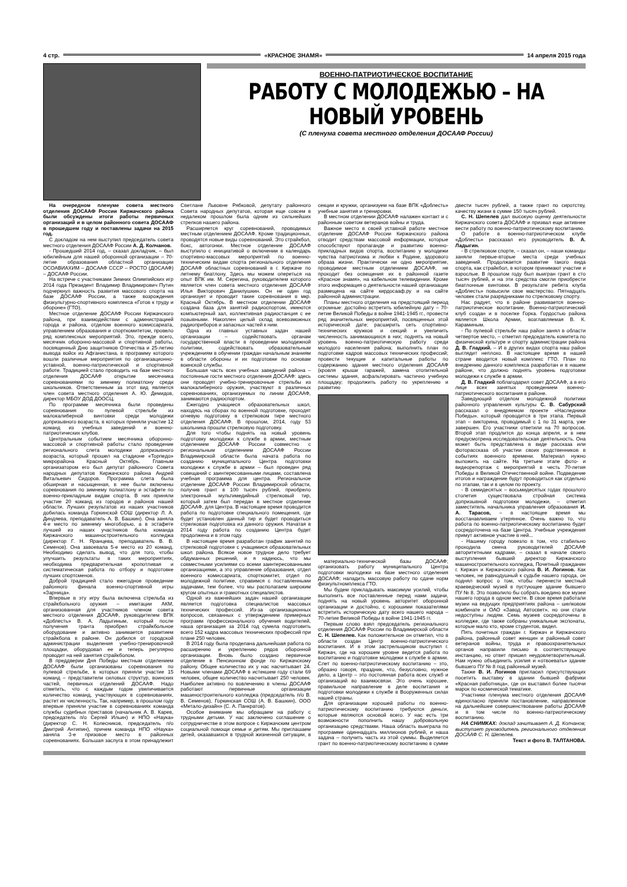4 стр. «КРАСНОЕ ЗНАМЯ» 14 апреля 2015 года
ВОЕННО-ПАТРИОТИЧЕСКОЕ ВОСПИТАНИЕ
РАБОТУ С МОЛОДЕЖЬЮ – НА НОВЫЙ УРОВЕНЬ
(С пленума совета местного отделения ДОСААФ России)
На очередном пленуме совета местного отделения ДОСААФ России Киржачского района были обсуждены итоги работы первичных организаций и в целом районного совета ДОСААФ в прошедшем году и поставлены задачи на 2015 год.
С докладом на нем выступил председатель совета местного отделения ДОСААФ России А. Д. Колчанов.
- Прошедший 2014 год, – сказал докладчик, – был юбилейным для нашей оборонной организации – 70-летие образования областной организации ОСОАВИАХИМ – ДОСААФ СССР – РОСТО (ДОСААФ) – ДОСААФ России.
На встрече с участниками Зимних Олимпийских игр 2014 года Президент Владимир Владимирович Путин подчеркнул важность развития массового спорта на базе ДОСААФ России, а также возрождения физкультурно-спортивного комплекса «Готов к труду и обороне» (ГТО).
Местное отделение ДОСААФ России Киржачского района, при взаимодействии с администрацией города и района, отделом военного комиссариата, управлением образования и спорткомитетом, провело ряд комплексных мероприятий. Это, прежде всего, месячник оборонно-массовой и спортивной работы, посвященный Дню защитников Отечества и 25-летию вывода войск из Афганистана, в программу которого вошли различные мероприятия по организационно-уставной, военно-патриотической и спортивной работе. Традицией стало проводить на базе местного отделения ДОСААФ открытие месячника соревнованиями по зимнему полиатлону среди школьников. Ответственным за этот вид является член совета местного отделения А. Ю. Демидов, директор МБОУ ДОД ДООСЦ.
По программе месячника были проведены соревнования по пулевой стрельбе из малокалиберной винтовки среди молодежи допризывного возраста, в которых приняли участие 12 команд из учебных заведений и военно-патриотических клубов.
Центральным событием месячника оборонно-массовой и спортивной работы стало проведение регионального слета молодежи допризывного возраста, который прошел на стадионе «Торпедо» микрорайона Красный Октябрь. Главным организатором его был депутат районного Совета народных депутатов Киржачского района Андрей Витальевич Сидоров. Программа слета была обширная и насыщенная, в нее были включены соревнования по зимнему полиатлону и эстафете по военно-прикладным видам спорта. В них приняли участие 20 команд из городов и районов нашей области. Лучших результатов из наших участников добилась команда Горкинской СОШ (директор Л. А. Диндяева, преподаватель А. В. Башкин). Она заняла 4-е место по зимнему многоборью, а в эстафете лучшей из наших участников была команда Киржачского машиностроительного колледжа (директор Г. Н. Яранцева, преподаватель В. В. Семенов). Она завоевала 5-е место из 20 команд. Необходимо сделать вывод, что для того, чтобы улучшить результаты в таких мероприятиях, необходима предварительная кропотливая и систематическая работа по отбору и подготовке лучших спортсменов.
Доброй традицией стало ежегодное проведение районного финала военно-спортивной игры «Зарница».
Впервые в эту игру была включена стрельба из страйкбольного оружия – имитации АКМ, организованная для участников членом совета местного отделения ДОСААФ, руководителем ВПК «Доблесть» В. А. Ладыгиным, который после получения гранта приобрел страйкбольное оборудование и активно занимается развитием страйкбола в районе. Он добился от городской администрации выделения учебно-тренировочной площадки, оборудовал ее и теперь регулярно проводит на ней занятия страйкболом.
В преддверии Дня Победы местным отделением ДОСААФ были организованы соревнования по пулевой стрельбе, в которых приняли участие 15 команд – представители силовых структур, воинских частей, первичных отделений ДОСААФ. Надо отметить, что с каждым годом увеличивается количество команд, участвующих в соревнованиях, растет их численность. Так, например, в прошлом году впервые приняли участие в соревнованиях команда службы судебных приставов (начальник А. В. Карев, председатель п/о Сергей Ильин) и НПО «Наука» (директор С. Н. Колесников, председатель п/о Дмитрий Антипин), причем команда НПО «Наука» заняла 3-е призовое место в районных соревнованиях. Большая заслуга в этом принадлежит Светлане Львовне Рябковой, депутату районного Совета народных депутатов, которая еще совсем в недалеком прошлом была одним из сильнейших стрелков нашего района.
Расширяется круг соревнований, проводимых местным отделением ДОСААФ. Кроме традиционных, проводятся новые виды соревнований. Это страйкбол, бокс, автогонки. Местное отделение ДОСААФ выступило с инициативой о включении в календарь спортивно-массовых мероприятий по военно-техническим видам спорта регионального отделения ДОСААФ областных соревнований в г. Киржаче по летнему биатлону. Здесь мы можем опереться на опыт ВПК им. М. Серегина, руководителем которого является член совета местного отделения ДОСААФ Илья Викторович Данилушкин. Он не один год организует и проводит такие соревнования в мкр. Красный Октябрь. В местном отделении ДОСААФ создана база для занятий радиоспортом, имеются компьютерный зал, коллективная радиостанция с ее позывными. Накоплен целый склад всевозможных радиоприборов и запасных частей к ним.
Одна из главных уставных задач нашей организации – содействовать органам государственной власти в проведении молодежной политики, содействовать образовательным учреждениям в обучении граждан начальным знаниям в области обороны и их подготовке по основам воинской службы.
Большая часть всех учебных заведений района – постоянные гости местного отделения ДОСААФ: здесь они проводят учебно-тренировочные стрельбы из малокалиберного оружия, участвуют в различных соревнованиях, организуемых по линии ДОСААФ, занимаются радиоспортом.
Ежегодно учащиеся образовательных школ, находясь на сборах по военной подготовке, проходят огневую подготовку в стрелковом тире местного отделения ДОСААФ. В прошлом, 2014, году 53 школьника прошли стрелковую подготовку.
Для того чтобы поднять на новый уровень подготовку молодежи к службе в армии, местным отделением ДОСААФ России совместно с региональным отделением ДОСААФ России Владимирской области была начата работа по созданию муниципального Центра подготовки молодежи к службе в армии – был проведен ряд совещаний с заинтересованными лицами, составлена учебная программа для центра. Региональное отделение ДОСААФ России Владимирской области, получив грант в 100 тысяч рублей, приобрело электронный мультимедийный стрелковый тир, который затем был передан в местное отделение ДОСААФ, для Центра. В настоящее время проводится работа по подготовке специального помещения, где будет установлен данный тир и будет проводиться стрелковая подготовка из данного оружия. Начатая в 2014 году работа по созданию Центра будет продолжена и в этом году.
В настоящее время разработан график занятий по стрелковой подготовке с учащимися образовательных школ района. Всякое новое трудное дело требует обдуманных решений, и я надеюсь, что мы совместными усилиями со всеми заинтересованными организациями, а это управление образования, отдел военного комиссариата, спорткомитет, отдел по молодежной политике, справимся с поставленными задачами, тем более, что мы располагаем широким кругом опытных и грамотных специалистов.
Одной из важнейших задач нашей организации является подготовка специалистов массовых технических профессий. Из-за организационных вопросов, связанных с утверждением примерных программ профессионального обучения водителей, наша организация за 2014 год сумела подготовить всего 152 кадра массовых технических профессий при плане 250 человек.
В 2014 году была проделана дальнейшая работа по расширению и укреплению рядов оборонной организации. Вновь было создано первичное отделение в Пенсионном фонде по Киржачскому району. Общее количество их у нас насчитывает 24. Новыми членами ДОСААФ в истекшем году стали 69 человек, общее количество насчитывает 250 человек. Наиболее активно по вовлечению в члены ДОСААФ работают первичные организации машиностроительного колледжа (председатель п/о В. В. Семенов), Горкинская СОШ (А. В. Башкин), ООО «Метало-дизайн» (С. А. Панкратов).
Особое внимание мы обращаем на работу с трудными детьми. У нас заключено соглашение о сотрудничестве в этом вопросе с Киржачским центром социальной помощи семье и детям. Мы приглашаем детей, оказавшихся в трудной жизненной ситуации, в секции и кружки, организуем на базе ВПК «Доблесть» учебные занятия и тренировки.
В местном отделении ДОСААФ налажен контакт и с районным советом ветеранов войны и труда.
Важное место в своей уставной работе местное отделение ДОСААФ России Киржачского района отводит средствам массовой информации, которые способствуют пропаганде и развитию военно-прикладных видов спорта, воспитанию у молодежи чувства патриотизма и любви к Родине, здорового образа жизни. Практически ни одно мероприятие, проводимое местным отделением ДОСААФ, не проходит без освещения их в районной газете «Красное знамя», на кабельном телевидении. Кроме этого информация о деятельности нашей организации размещена на сайте кирдосааф.ру и на сайте районной администрации.
Планы местного отделения на предстоящий период огромные: достойно встретить юбилейную дату – 70-летие Великой Победы в войне 1941-1945 гг., провести ряд значительных мероприятий, посвященных этой исторической дате; расширить сеть спортивно-технических кружков и секций и увеличить численность занимающихся в них; поднять на новый уровень военно-патриотическую работу среди молодого населения района; выполнить план по подготовке кадров массовых технических профессий; провести текущие и капитальные работы по содержанию здания местного отделения ДОСААФ (кровля крыши гаражей, замена отопительной системы здания, асфальтировать частично учебную площадку; продолжить работу по укреплению и развитию
материально-технической базы ДОСААФ; организовать работу муниципального Центра подготовки молодежи на базе местного отделения ДОСААФ; наладить массовую работу по сдаче норм физкультномплекса ГТО.
Мы будем прикладывать максимум усилий, чтобы выполнить все поставленные перед нами задачи, поднять на новый уровень авторитет оборонной организации и достойно, с хорошими показателями встретить историческую дату всего нашего народа – 70-летие Великой Победы в войне 1941-1945 гг.
Первым слово взял председатель регионального отделения ДОСААФ России по Владимирской области С. Н. Шепелев. Как положительное он отметил, что в области создан Центр военно-патриотического воспитания. И в этом застрельщиком выступил г. Киржач, где на хорошем уровне ведется работа по воспитанию и подготовке молодежи к службе в армии. Слет по военно-патриотическому воспитанию – это, образно говоря, праздник, что, безусловно, нужное дело, а Центр – это постоянная работа всех служб и организаций во взаимосвязи. Это очень хорошее, правильное направление в деле воспитания и подготовки молодежи к службе в Вооруженных силах нашей страны.
Для организации хорошей работы по военно-патриотическому воспитанию требуются деньги, которые являются основой всего. У нас есть три возможности пополнить нашу добровольную организацию средствами. Наша область выиграла по программе одиннадцать миллионов рублей, и наша задача – получить часть из этой суммы. Выделяется грант по военно-патриотическому воспитанию в сумме двести тысяч рублей, а также грант по сиротству, качеству жизни в сумме 150 тысяч рублей.
С. Н. Шепелев дал высокую оценку деятельности Киржачского совета ДОСААФ и призвал еще активнее вести работу по военно-патриотическому воспитанию.
О работе в военно-патриотическом клубе «Доблесть» рассказал его руководитель В. А. Ладыгин.
- В стрелковом спорте, – сказал он, – наши команды заняли первые-вторые места среди учебных заведений. Продолжается развитие такого вида спорта, как страйкбол, в котором принимают участие и взрослые. В прошлом году был выигран грант в сто тысяч рублей, и на эти средства смогли приобрести биатлонные винтовки. В результате ребята клуба «Доблесть» повысили свое мастерство. Пятнадцать человек стали разрядниками по стрелковому спорту.
Нас радует, что в районе развивается военно-патриотическое воспитание. Военно-патриотический клуб создан и в поселке Горка. Гордостью района является Школа Армии, возглавляемая В. К. Караминым.
- По пулевой стрельбе наш район занял в области четвертое место, – отметил председатель комитета по физической культуре и спорту администрации района Д. В. Гладкий. – И в других видах спорта наш район выглядит неплохо. В настоящее время в нашей стране вводится новый комплекс ГТО. План по внедрению данного комплекса разработан и в нашем районе, что должно поднять уровень подготовки молодежи к службе в армии.
Д. В. Гладкий поблагодарил совет ДОСААФ, а в его лице всех занятых проведением военно-патриотического воспитания в районе.
Заведующий отделом молодежной политики районного управления культуры С. В. Сабурский рассказал о внедряемом проекте «Наследники Победы», который проводится в три этапа. Первый этап – викторина, проводимый с 1 по 31 марта, уже завершен. Его участники ответили на 70 вопросов. Второй этап продлится до конца апреля, и в нем предусмотрена исследовательская деятельность. Она может быть представлена в виде рассказа или фоторассказа об участии своих родственников в событиях военного времени. Материал нужно выложить на сайте. На третьем этапе фото- и видеорепортаж с мероприятий в честь 70-летия Победы в Великой Отечественной войне. Подведение итогов и награждение будут проводиться как отдельно по этапам, так и в целом по проекту.
- В семидесятых – восьмидесятых годах прошлого столетия существовала стройная система допризывной подготовки молодежи, – отметил заместитель начальника управления образования И. А. Тарасов, – в настоящее время мы восстанавливаем утерянное. Очень важно то, что работа по военно-патриотическому воспитанию будет сосредоточена на базе Центра. Учебные учреждения примут активное участие в ней...
- Нашему городу повезло в том, что стабильно проходила смена руководителей ДОСААФ авторитетными кадрами, – сказал в начале своего выступления бывший директор Киржачского машиностроительного колледжа, Почетный гражданин г. Киржач и Киржачского района В. И. Логинов. Как человек, не равнодушный к судьбе нашего города, он поднял вопрос о том, чтобы перенести местный краеведческий музей в пустующее здание бывшего ПУ № 8. Это позволило бы собрать воедино все музеи нашего города в одном месте. В свое время работали музеи на ведущих предприятиях района – шелковом комбинате и ОАО «Завод Автосвет», но они стали недоступны людям. Семь музеев сосредоточены в колледже, где также собраны уникальные экспонаты, которые мало кто, кроме студентов, видел.
Пять почетных граждан г. Киржач и Киржачского района, районный совет женщин и районный совет ветеранов войны, труда и правоохранительных органов направили письмо в соответствующую инстанцию, но ответ пришел неудовлетворительный. Нам нужно объединить усилия и «отвоевать» здание бывшего ПУ № 8 под районный музей.
Также В. И. Логинов пригласил присутствующих посетить выставку в здании бывшей фабрики «Красная работница», где он выставил более тысячи марок по космической тематике.
Участники пленума местного отделения ДОСААФ единогласно приняли постановление, направленное на дальнейшее совершенствование работы ДОСААФ и в том числе по военно-патриотическому воспитанию.
НА СНИМКАХ: доклад зачитывает А. Д. Колчанов; выступает руководитель регионального отделения ДОСААФ С. Н. Шепелев.
Текст и фото В. ТАЛТАНОВА.